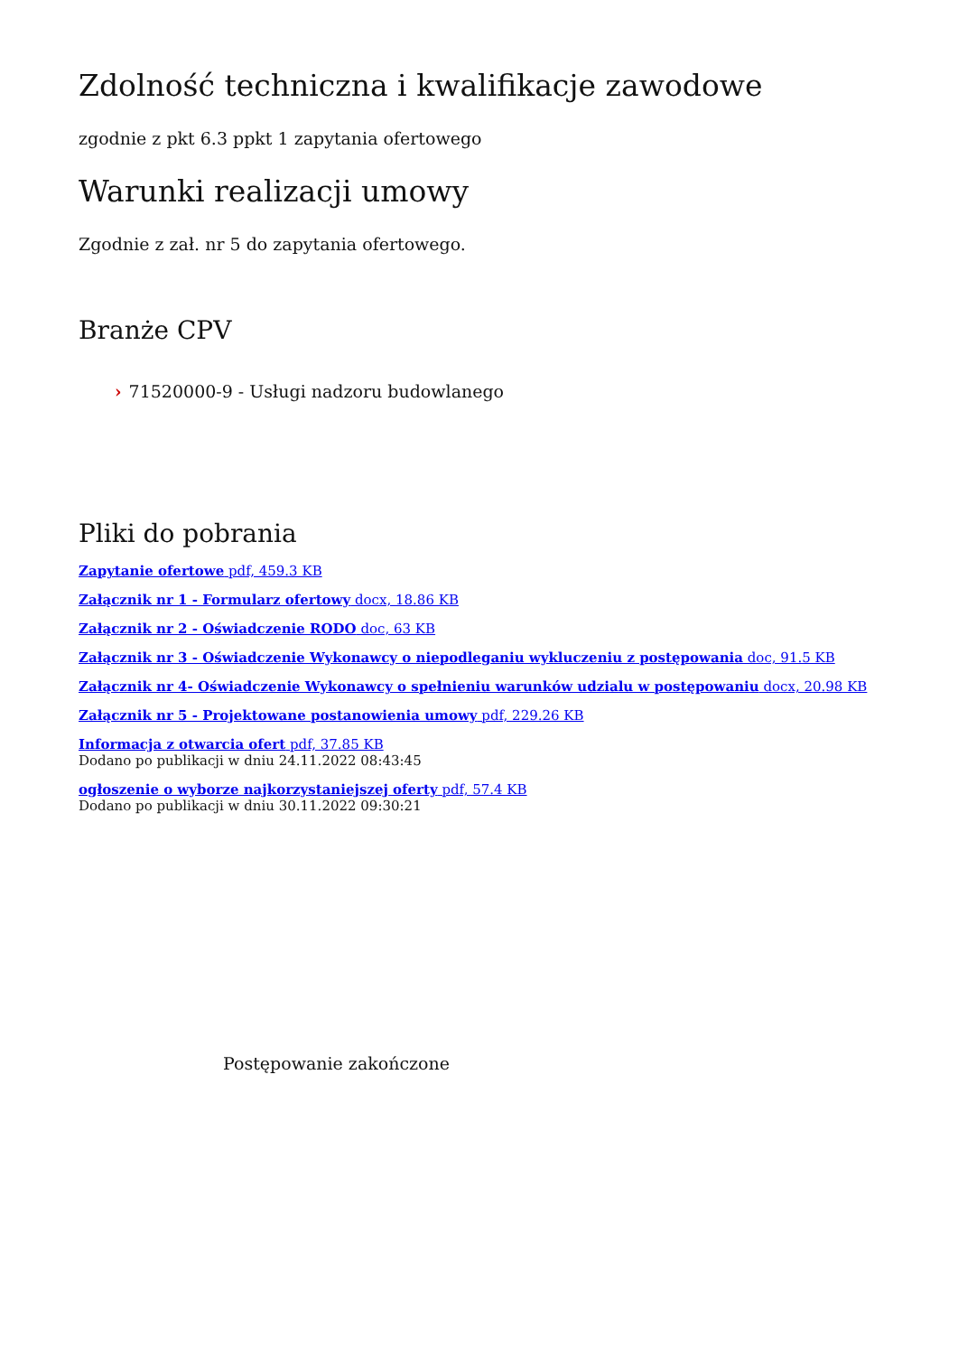Zdolność techniczna i kwalifikacje zawodowe
zgodnie z pkt 6.3 ppkt 1 zapytania ofertowego
Warunki realizacji umowy
Zgodnie z zał. nr 5 do zapytania ofertowego.
Branże CPV
› 71520000-9 - Usługi nadzoru budowlanego
Pliki do pobrania
Zapytanie ofertowe pdf, 459.3 KB
Załącznik nr 1 - Formularz ofertowy docx, 18.86 KB
Załącznik nr 2 - Oświadczenie RODO doc, 63 KB
Załącznik nr 3 - Oświadczenie Wykonawcy o niepodleganiu wykluczeniu z postępowania doc, 91.5 KB
Załącznik nr 4- Oświadczenie Wykonawcy o spełnieniu warunków udzialu w postępowaniu docx, 20.98 KB
Załącznik nr 5 - Projektowane postanowienia umowy pdf, 229.26 KB
Informacja z otwarcia ofert pdf, 37.85 KB
Dodano po publikacji w dniu 24.11.2022 08:43:45
ogłoszenie o wyborze najkorzystaniejszej oferty pdf, 57.4 KB
Dodano po publikacji w dniu 30.11.2022 09:30:21
Postępowanie zakończone